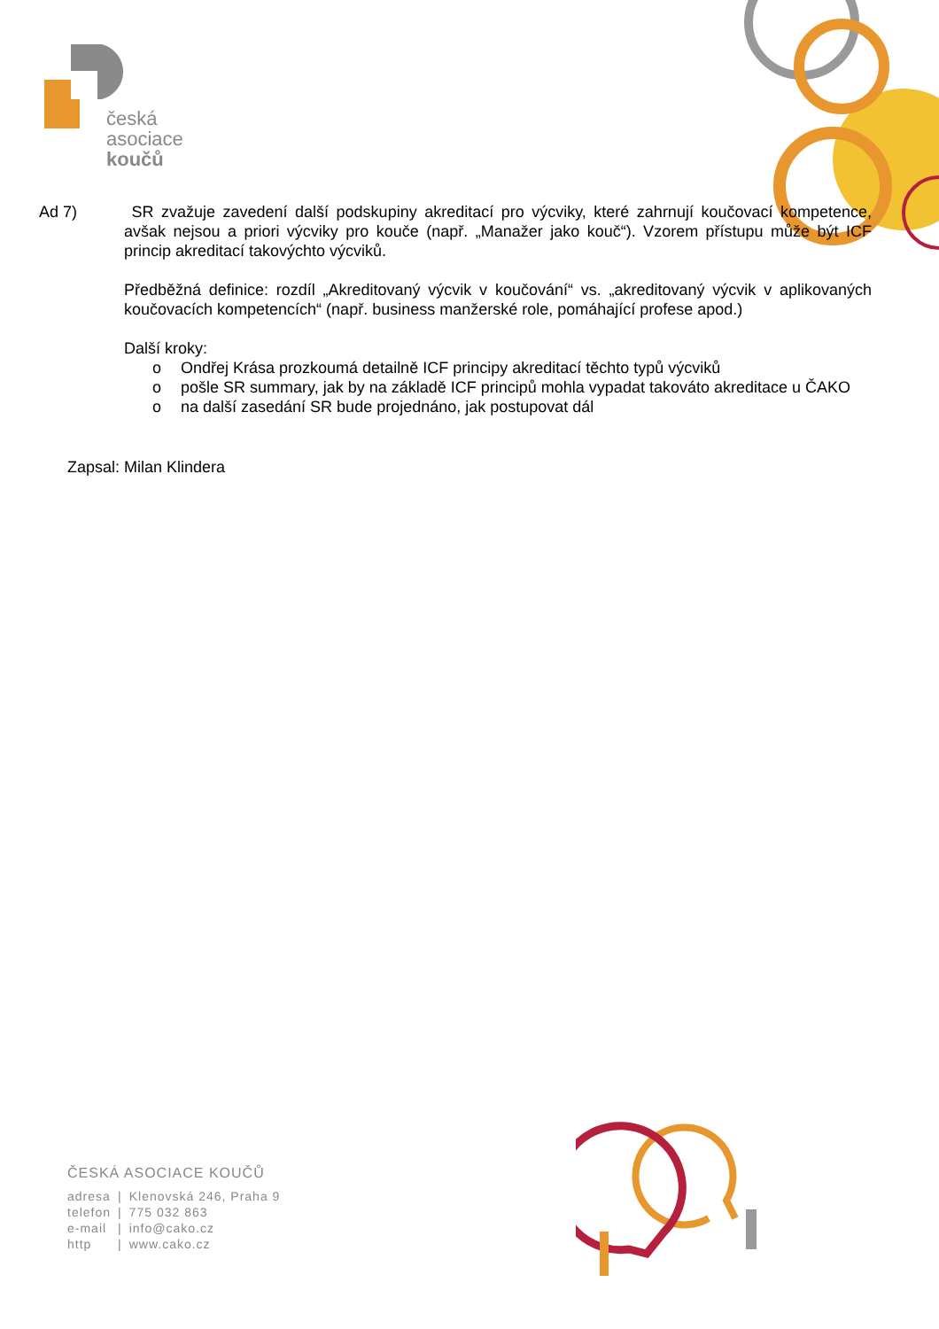česká
asociace
koučů
Ad 7) SR zvažuje zavedení další podskupiny akreditací pro výcviky, které zahrnují koučovací kompetence, avšak nejsou a priori výcviky pro kouče (např. „Manažer jako kouč“). Vzorem přístupu může být ICF princip akreditací takovýchto výcviků.
Předběžná definice: rozdíl „Akreditovaný výcvik v koučování“ vs. „akreditovaný výcvik v aplikovaných koučovacích kompetencích“ (např. business manžerské role, pomáhající profese apod.)
Další kroky:
o Ondřej Krása prozkoumá detailně ICF principy akreditací těchto typů výcviků
o pošle SR summary, jak by na základě ICF principů mohla vypadat takováto akreditace u ČAKO
o na další zasedání SR bude projednáno, jak postupovat dál
Zapsal: Milan Klindera
ČESKÁ ASOCIACE KOUČŮ
| adresa | / | Klenovská 246, Praha 9 |
| telefon | / | 775 032 863 |
| e-mail | / | info@cako.cz |
| http | / | www.cako.cz |